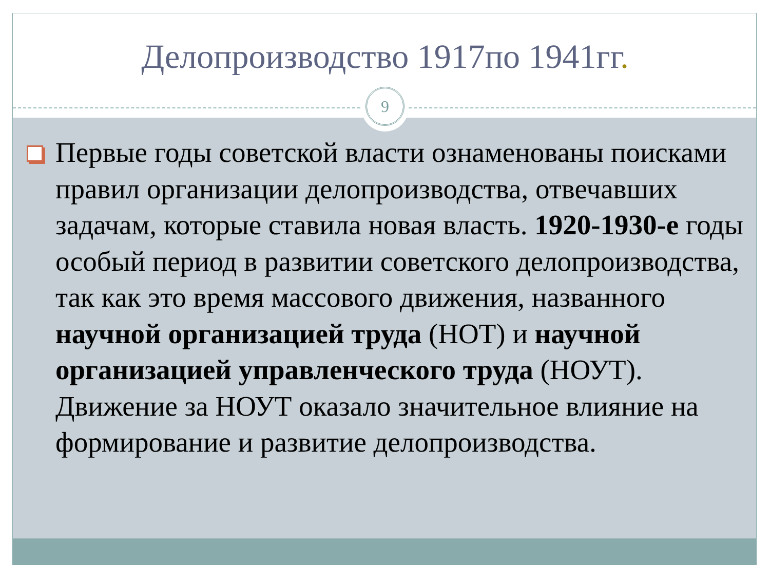Делопроизводство 1917по 1941гг.
9
Первые годы советской власти ознаменованы поисками правил организации делопроизводства, отвечавших задачам, которые ставила новая власть. 1920-1930-е годы особый период в развитии советского делопроизводства, так как это время массового движения, названного научной организацией труда (НОТ) и научной организацией управленческого труда (НОУТ). Движение за НОУТ оказало значительное влияние на формирование и развитие делопроизводства.